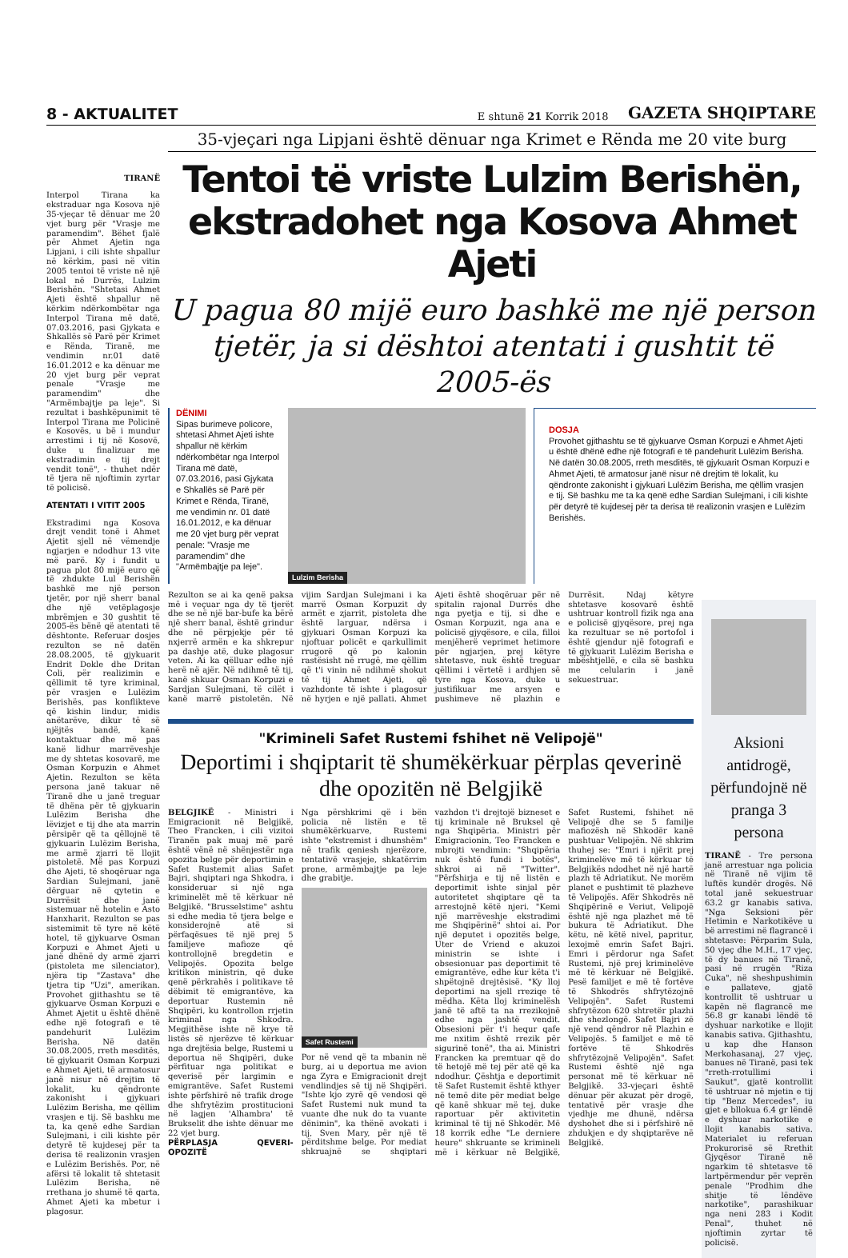8 - AKTUALITET E shtunë 21 Korrik 2018 GAZETA SHQIPTARE
TIRANË
Interpol Tirana ka ekstraduar nga Kosova një 35-vjeçar të dënuar me 20 vjet burg për "Vrasje me paramendim". Bëhet fjalë për Ahmet Ajetin nga Lipjani, i cili ishte shpallur në kërkim, pasi në vitin 2005 tentoi të vriste në një lokal në Durrës, Lulzim Berishën. "Shtetasi Ahmet Ajeti është shpallur në kërkim ndërkombëtar nga Interpol Tirana më datë, 07.03.2016, pasi Gjykata e Shkallës së Parë për Krimet e Rënda, Tiranë, me vendimin nr.01 datë 16.01.2012 e ka dënuar me 20 vjet burg për veprat penale "Vrasje me paramendim" dhe "Armëmbajtje pa leje". Si rezultat i bashkëpunimit të Interpol Tirana me Policinë e Kosovës, u bë i mundur arrestimi i tij në Kosovë, duke u finalizuar me ekstradimin e tij drejt vendit tonë", - thuhet ndër të tjera në njoftimin zyrtar të policisë.
ATENTATI I VITIT 2005
Ekstradimi nga Kosova drejt vendit tonë i Ahmet Ajetit sjell në vëmendje ngjarjen e ndodhur 13 vite më parë. Ky i fundit u pagua plot 80 mijë euro që të zhdukte Lul Berishën bashkë me një person tjetër, por një sherr banal dhe një vetëplagosje mbrëmjen e 30 gushtit të 2005-ës bënë që atentati të dështonte. Referuar dosjes rezulton se në datën 28.08.2005, të gjykuarit Endrit Dokle dhe Dritan Coli, për realizimin e qëllimit të tyre kriminal, për vrasjen e Lulëzim Berishës, pas konflikteve që kishin lindur, midis anëtarëve, dikur të së njëjtës bandë, kanë kontaktuar dhe më pas kanë lidhur marrëveshje me dy shtetas kosovarë, me Osman Korpuzin e Ahmet Ajetin. Rezulton se këta persona janë takuar në Tiranë dhe u janë treguar të dhëna për të gjykuarin Lulëzim Berisha dhe lëvizjet e tij dhe ata marrin përsipër që ta qëllojnë të gjykuarin Lulëzim Berisha, me armë zjarri të llojit pistoletë. Më pas Korpuzi dhe Ajeti, të shoqëruar nga Sardian Sulejmani, janë dërguar në qytetin e Durrësit dhe janë sistemuar në hotelin e Asto Hanxharit. Rezulton se pas sistemimit të tyre në këtë hotel, të gjykuarve Osman Korpuzi e Ahmet Ajeti u janë dhënë dy armë zjarri (pistoleta me silenciator), njëra tip "Zastava" dhe tjetra tip "Uzi", amerikan. Provohet gjithashtu se të gjykuarve Osman Korpuzi e Ahmet Ajetit u është dhënë edhe një fotografi e të pandehurit Lulëzim Berisha. Në datën 30.08.2005, rreth mesditës, të gjykuarit Osman Korpuzi e Ahmet Ajeti, të armatosur janë nisur në drejtim të lokalit, ku qëndronte zakonisht i gjykuari Lulëzim Berisha, me qëllim vrasjen e tij. Së bashku me ta, ka qenë edhe Sardian Sulejmani, i cili kishte për detyrë të kujdesej për ta derisa të realizonin vrasjen e Lulëzim Berishës. Por, në afërsi të lokalit të shtetasit Lulëzim Berisha, në rrethana jo shumë të qarta, Ahmet Ajeti ka mbetur i plagosur.
35-vjeçari nga Lipjani është dënuar nga Krimet e Rënda me 20 vite burg
Tentoi të vriste Lulzim Berishën, ekstradohet nga Kosova Ahmet Ajeti
U pagua 80 mijë euro bashkë me një person tjetër, ja si dështoi atentati i gushtit të 2005-ës
DËNIMI
Sipas burimeve policore, shtetasi Ahmet Ajeti ishte shpallur në kërkim ndërkombëtar nga Interpol Tirana më datë, 07.03.2016, pasi Gjykata e Shkallës së Parë për Krimet e Rënda, Tiranë, me vendimin nr. 01 datë 16.01.2012, e ka dënuar me 20 vjet burg për veprat penale: "Vrasje me paramendim" dhe "Armëmbajtje pa leje".
Lulzim Berisha
DOSJA
Provohet gjithashtu se të gjykuarve Osman Korpuzi e Ahmet Ajeti u është dhënë edhe një fotografi e të pandehurit Lulëzim Berisha. Në datën 30.08.2005, rreth mesditës, të gjykuarit Osman Korpuzi e Ahmet Ajeti, të armatosur janë nisur në drejtim të lokalit, ku qëndronte zakonisht i gjykuari Lulëzim Berisha, me qëllim vrasjen e tij. Së bashku me ta ka qenë edhe Sardian Sulejmani, i cili kishte për detyrë të kujdesej për ta derisa të realizonin vrasjen e Lulëzim Berishës.
Rezulton se ai ka qenë paksa më i veçuar nga dy të tjerët dhe se në një bar-bufe ka bërë një sherr banal, është grindur dhe në përpjekje për të nxjerrë armën e ka shkrepur pa dashje atë, duke plagosur veten. Ai ka qëlluar edhe një herë në ajër. Në ndihmë të tij, kanë shkuar Osman Korpuzi e Sardjan Sulejmani, të cilët i kanë marrë pistoletën. Në vijim Sardjan Sulejmani i ka marrë Osman Korpuzit dy armët e zjarrit, pistoleta dhe është larguar, ndërsa i gjykuari Osman Korpuzi ka njoftuar policët e qarkullimit rrugorë që po kalonin rastësisht në rrugë, me qëllim që t'i vinin në ndihmë shokut të tij Ahmet Ajeti, që vazhdonte të ishte i plagosur në hyrjen e një pallati. Ahmet Ajeti është shoqëruar për në spitalin rajonal Durrës dhe nga pyetja e tij, si dhe e Osman Korpuzit, nga ana e policisë gjyqësore, e cila, filloi menjëherë veprimet hetimore për ngjarjen, prej këtyre shtetasve, nuk është treguar qëllimi i vërtetë i ardhjen së tyre nga Kosova, duke u justifikuar me arsyen e pushimeve në plazhin e Durrësit. Ndaj këtyre shtetasve kosovarë është ushtruar kontroll fizik nga ana e policisë gjyqësore, prej nga ka rezultuar se në portofol i është gjendur një fotografi e të gjykuarit Lulëzim Berisha e mbështjellë, e cila së bashku me celularin i janë sekuestruar.
"Krimineli Safet Rustemi fshihet në Velipojë"
Deportimi i shqiptarit të shumëkërkuar përplas qeverinë dhe opozitën në Belgjikë
BELGJIKË - Ministri i Emigracionit në Belgjikë, Theo Francken, i cili vizitoi Tiranën pak muaj më parë është vënë në shënjestër nga opozita belge për deportimin e Safet Rustemit alias Safet Bajri, shqiptari nga Shkodra, i konsideruar si një nga kriminelët më të kërkuar në Belgjikë. "Brusselstime" ashtu si edhe media të tjera belge e konsiderojnë atë si përfaqësues të një prej 5 familjeve mafioze që kontrollojnë bregdetin e Velipojës. Opozita belge kritikon ministrin, që duke qenë përkrahës i politikave të dëbimit të emigrantëve, ka deportuar Rustemin në Shqipëri, ku kontrollon rrjetin kriminal nga Shkodra. Megjithëse ishte në krye të listës së njerëzve të kërkuar nga drejtësia belge, Rustemi u deportua në Shqipëri, duke përfituar nga politikat e qeverisë për largimin e emigrantëve. Safet Rustemi ishte përfshirë në trafik droge dhe shfrytëzim prostitucioni në lagjen 'Alhambra' të Brukselit dhe ishte dënuar me 22 vjet burg.
PËRPLASJA QEVERI-OPOZITË
Nga përshkrimi që i bën policia në listën e të shumëkërkuarve, Rustemi ishte "ekstremist i dhunshëm" në trafik qeniesh njerëzore, tentativë vrasjeje, shkatërrim prone, armëmbajtje pa leje dhe grabitje.
Safet Rustemi
Por në vend që ta mbanin në burg, ai u deportua me avion nga Zyra e Emigracionit drejt vendlindjes së tij në Shqipëri. "Ishte kjo zyrë që vendosi që Safet Rustemi nuk mund ta vuante dhe nuk do ta vuante dënimin", ka thënë avokati i tij, Sven Mary, për një të përditshme belge. Por mediat shkruajnë se shqiptari vazhdon t'i drejtojë bizneset e tij kriminale në Bruksel që nga Shqipëria. Ministri për Emigracionin, Teo Francken e mbrojti vendimin: "Shqipëria nuk është fundi i botës", shkroi ai në "Twitter". "Përfshirja e tij në listën e deportimit ishte sinjal për autoritetet shqiptare që ta arrestojnë këtë njeri. "Kemi një marrëveshje ekstradimi me Shqipërinë" shtoi ai. Por një deputet i opozitës belge, Uter de Vriend e akuzoi ministrin se ishte i obsesionuar pas deportimit të emigrantëve, edhe kur këta t'i shpëtojnë drejtësisë. "Ky lloj deportimi na sjell rreziqe të mëdha. Këta lloj kriminelësh janë të aftë ta na rrezikojnë edhe nga jashtë vendit. Obsesioni për t'i hequr qafe me nxitim është rrezik për sigurinë tonë", tha ai. Ministri Francken ka premtuar që do të hetojë më tej për atë që ka ndodhur. Çështja e deportimit të Safet Rustemit është kthyer në temë dite për mediat belge që kanë shkuar më tej, duke raportuar për aktivitetin kriminal të tij në Shkodër. Më 18 korrik edhe "Le derniere heure" shkruante se krimineli më i kërkuar në Belgjikë, Safet Rustemi, fshihet në Velipojë dhe se 5 familje mafiozësh në Shkodër kanë pushtuar Velipojën. Në shkrim thuhej se: "Emri i njërit prej kriminelëve më të kërkuar të Belgjikës ndodhet në një hartë plazh të Adriatikut. Ne morëm planet e pushtimit të plazheve të Velipojës. Afër Shkodrës në Shqipërinë e Veriut, Velipojë është një nga plazhet më të bukura të Adriatikut. Dhe këtu, në këtë nivel, papritur, lexojmë emrin Safet Bajri. Emri i përdorur nga Safet Rustemi, një prej kriminelëve më të kërkuar në Belgjikë. Pesë familjet e më të fortëve të Shkodrës shfrytëzojnë Velipojën". Safet Rustemi shfrytëzon 620 shtretër plazhi dhe shezlongë. Safet Bajri zë një vend qëndror në Plazhin e Velipojës. 5 familjet e më të fortëve të Shkodrës shfrytëzojnë Velipojën". Safet Rustemi është një nga personat më të kërkuar në Belgjikë. 33-vjeçari është dënuar për akuzat për drogë, tentativë për vrasje dhe vjedhje me dhunë, ndërsa dyshohet dhe si i përfshirë në zhdukjen e dy shqiptarëve në Belgjikë.
Aksioni antidrogë, përfundojnë në pranga 3 persona
TIRANË - Tre persona janë arrestuar nga policia në Tiranë në vijim të luftës kundër drogës. Në total janë sekuestruar 63.2 gr kanabis sativa. "Nga Seksioni për Hetimin e Narkotikëve u bë arrestimi në flagrancë i shtetasve: Përparim Sula, 50 vjeç dhe M.H., 17 vjeç, të dy banues në Tiranë, pasi në rrugën "Riza Cuka", në sheshpushimin e pallateve, gjatë kontrollit të ushtruar u kapën në flagrancë me 56.8 gr kanabi lëndë të dyshuar narkotike e llojit kanabis sativa. Gjithashtu, u kap dhe Hanson Merkohasanaj, 27 vjeç, banues në Tiranë, pasi tek "rreth-rrotullimi i Saukut", gjatë kontrollit të ushtruar në mjetin e tij tip "Benz Mercedes", iu gjet e bllokua 6.4 gr lëndë e dyshuar narkotike e llojit kanabis sativa. Materialet iu referuan Prokurorisë së Rrethit Gjyqësor Tiranë në ngarkim të shtetasve të lartpërmendur për veprën penale "Prodhim dhe shitje të lëndëve narkotike", parashikuar nga neni 283 i Kodit Penal", thuhet në njoftimin zyrtar të policisë.